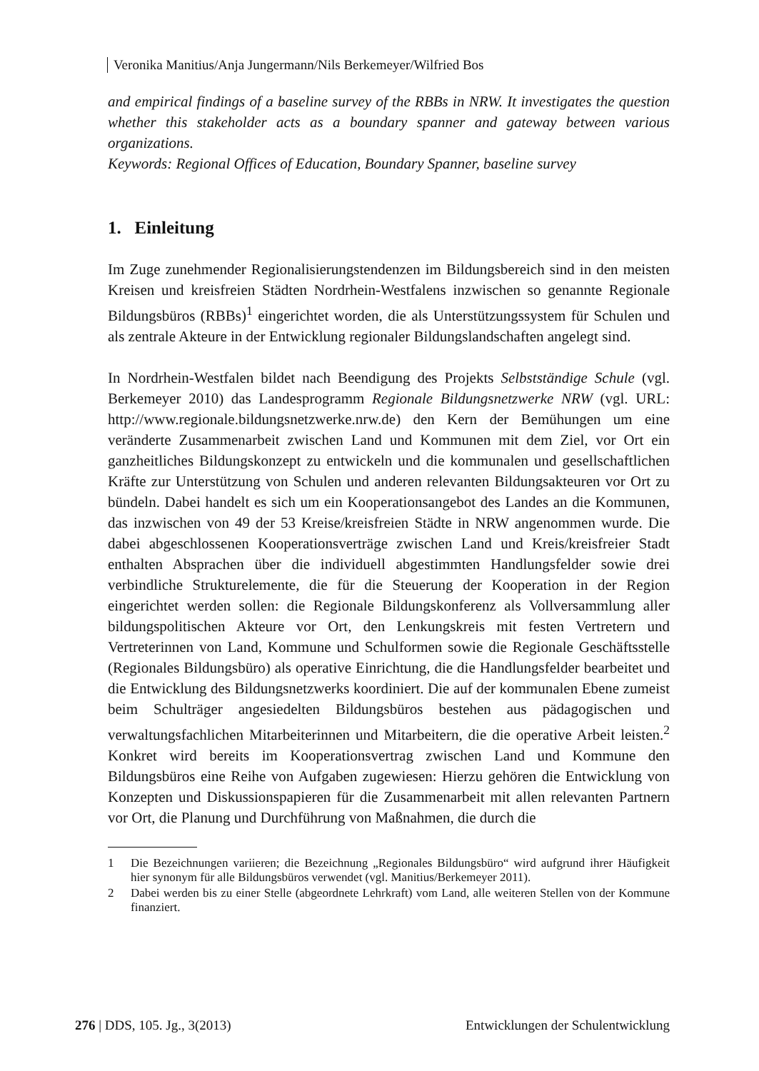Veronika Manitius/Anja Jungermann/Nils Berkemeyer/Wilfried Bos
and empirical findings of a baseline survey of the RBBs in NRW. It investigates the question whether this stakeholder acts as a boundary spanner and gateway between various organizations.
Keywords: Regional Offices of Education, Boundary Spanner, baseline survey
1. Einleitung
Im Zuge zunehmender Regionalisierungstendenzen im Bildungsbereich sind in den meisten Kreisen und kreisfreien Städten Nordrhein-Westfalens inzwischen so genannte Regionale Bildungsbüros (RBBs)<sup>1</sup> eingerichtet worden, die als Unterstützungssystem für Schulen und als zentrale Akteure in der Entwicklung regionaler Bildungslandschaften angelegt sind.
In Nordrhein-Westfalen bildet nach Beendigung des Projekts Selbstständige Schule (vgl. Berkemeyer 2010) das Landesprogramm Regionale Bildungsnetzwerke NRW (vgl. URL: http://www.regionale.bildungsnetzwerke.nrw.de) den Kern der Bemühungen um eine veränderte Zusammenarbeit zwischen Land und Kommunen mit dem Ziel, vor Ort ein ganzheitliches Bildungskonzept zu entwickeln und die kommunalen und gesellschaftlichen Kräfte zur Unterstützung von Schulen und anderen relevanten Bildungsakteuren vor Ort zu bündeln. Dabei handelt es sich um ein Kooperationsangebot des Landes an die Kommunen, das inzwischen von 49 der 53 Kreise/kreisfreien Städte in NRW angenommen wurde. Die dabei abgeschlossenen Kooperationsverträge zwischen Land und Kreis/kreisfreier Stadt enthalten Absprachen über die individuell abgestimmten Handlungsfelder sowie drei verbindliche Strukturelemente, die für die Steuerung der Kooperation in der Region eingerichtet werden sollen: die Regionale Bildungskonferenz als Vollversammlung aller bildungspolitischen Akteure vor Ort, den Lenkungskreis mit festen Vertretern und Vertreterinnen von Land, Kommune und Schulformen sowie die Regionale Geschäftsstelle (Regionales Bildungsbüro) als operative Einrichtung, die die Handlungsfelder bearbeitet und die Entwicklung des Bildungsnetzwerks koordiniert. Die auf der kommunalen Ebene zumeist beim Schulträger angesiedelten Bildungsbüros bestehen aus pädagogischen und verwaltungsfachlichen Mitarbeiterinnen und Mitarbeitern, die die operative Arbeit leisten.<sup>2</sup> Konkret wird bereits im Kooperationsvertrag zwischen Land und Kommune den Bildungsbüros eine Reihe von Aufgaben zugewiesen: Hierzu gehören die Entwicklung von Konzepten und Diskussionspapieren für die Zusammenarbeit mit allen relevanten Partnern vor Ort, die Planung und Durchführung von Maßnahmen, die durch die
1 Die Bezeichnungen variieren; die Bezeichnung „Regionales Bildungsbüro“ wird aufgrund ihrer Häufigkeit hier synonym für alle Bildungsbüros verwendet (vgl. Manitius/Berkemeyer 2011).
2 Dabei werden bis zu einer Stelle (abgeordnete Lehrkraft) vom Land, alle weiteren Stellen von der Kommune finanziert.
276 | DDS, 105. Jg., 3(2013) Entwicklungen der Schulentwicklung